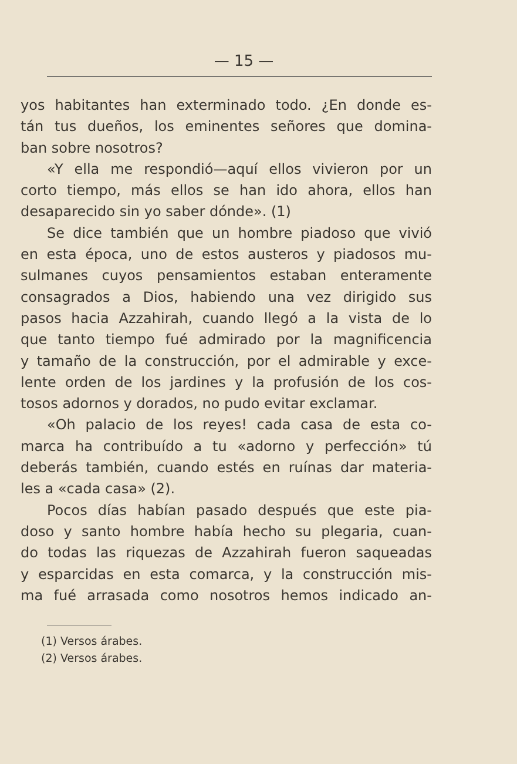— 15 —
yos habitantes han exterminado todo. ¿En donde es-
tán tus dueños, los eminentes señores que domina-
ban sobre nosotros?
«Y ella me respondió—aquí ellos vivieron por un
corto tiempo, más ellos se han ido ahora, ellos han
desaparecido sin yo saber dónde». (1)
Se dice también que un hombre piadoso que vivió
en esta época, uno de estos austeros y piadosos mu-
sulmanes cuyos pensamientos estaban enteramente
consagrados a Dios, habiendo una vez dirigido sus
pasos hacia Azzahirah, cuando llegó a la vista de lo
que tanto tiempo fué admirado por la magnificencia
y tamaño de la construcción, por el admirable y exce-
lente orden de los jardines y la profusión de los cos-
tosos adornos y dorados, no pudo evitar exclamar.
«Oh palacio de los reyes! cada casa de esta co-
marca ha contribuído a tu «adorno y perfección» tú
deberás también, cuando estés en ruínas dar materia-
les a «cada casa» (2).
Pocos días habían pasado después que este pia-
doso y santo hombre había hecho su plegaria, cuan-
do todas las riquezas de Azzahirah fueron saqueadas
y esparcidas en esta comarca, y la construcción mis-
ma fué arrasada como nosotros hemos indicado an-
(1) Versos árabes.
(2) Versos árabes.